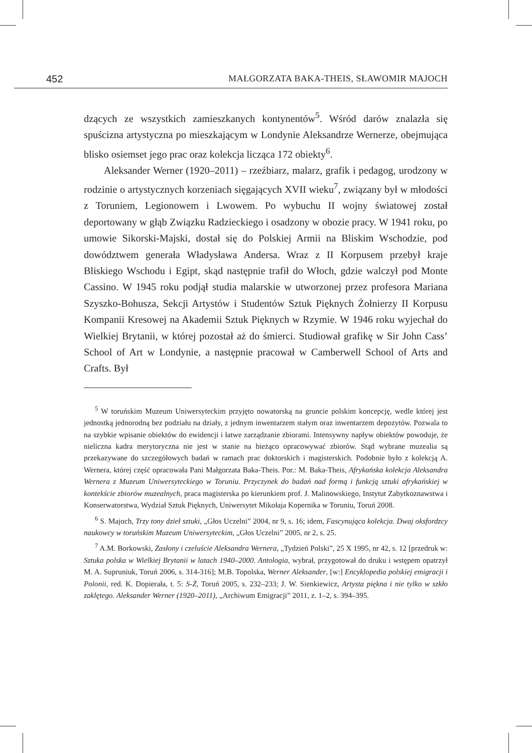452 MAŁGORZATA BAKA-THEIS, SŁAWOMIR MAJOCH
dzących ze wszystkich zamieszkanych kontynentów<sup>5</sup>. Wśród darów znalazła się spuścizna artystyczna po mieszkającym w Londynie Aleksandrze Wernerze, obejmująca blisko osiemset jego prac oraz kolekcja licząca 172 obiekty<sup>6</sup>.
Aleksander Werner (1920–2011) – rzeźbiarz, malarz, grafik i pedagog, urodzony w rodzinie o artystycznych korzeniach sięgających XVII wieku<sup>7</sup>, związany był w młodości z Toruniem, Legionowem i Lwowem. Po wybuchu II wojny światowej został deportowany w głąb Związku Radzieckiego i osadzony w obozie pracy. W 1941 roku, po umowie Sikorski-Majski, dostał się do Polskiej Armii na Bliskim Wschodzie, pod dowództwem generała Władysława Andersa. Wraz z II Korpusem przebył kraje Bliskiego Wschodu i Egipt, skąd następnie trafił do Włoch, gdzie walczył pod Monte Cassino. W 1945 roku podjął studia malarskie w utworzonej przez profesora Mariana Szyszko-Bohusza, Sekcji Artystów i Studentów Sztuk Pięknych Żołnierzy II Korpusu Kompanii Kresowej na Akademii Sztuk Pięknych w Rzymie. W 1946 roku wyjechał do Wielkiej Brytanii, w której pozostał aż do śmierci. Studiował grafikę w Sir John Cass’ School of Art w Londynie, a następnie pracował w Camberwell School of Arts and Crafts. Był
<sup>5</sup> W toruńskim Muzeum Uniwersyteckim przyjęto nowatorską na gruncie polskim koncepcję, wedle której jest jednostką jednorodną bez podziału na działy, z jednym inwentarzem stałym oraz inwentarzem depozytów. Pozwala to na szybkie wpisanie obiektów do ewidencji i łatwe zarządzanie zbiorami. Intensywny napływ obiektów powoduje, że nieliczna kadra merytoryczna nie jest w stanie na bieżąco opracowywać zbiorów. Stąd wybrane muzealia są przekazywane do szczegółowych badań w ramach prac doktorskich i magisterskich. Podobnie było z kolekcją A. Wernera, której część opracowała Pani Małgorzata Baka-Theis. Por.: M. Baka-Theis, Afrykańska kolekcja Aleksandra Wernera z Muzeum Uniwersyteckiego w Toruniu. Przyczynek do badań nad formą i funkcją sztuki afrykańskiej w kontekście zbiorów muzealnych, praca magisterska po kierunkiem prof. J. Malinowskiego, Instytut Zabytkoznawstwa i Konserwatorstwa, Wydział Sztuk Pięknych, Uniwersytet Mikołaja Kopernika w Toruniu, Toruń 2008.
<sup>6</sup> S. Majoch, Trzy tony dzieł sztuki, „Głos Uczelni” 2004, nr 9, s. 16; idem, Fascynująca kolekcja. Dwaj oksfordzcy naukowcy w toruńskim Muzeum Uniwersyteckim, „Głos Uczelni” 2005, nr 2, s. 25.
<sup>7</sup> A.M. Borkowski, Zasłony i czeluście Aleksandra Wernera, „Tydzień Polski”, 25 X 1995, nr 42, s. 12 [przedruk w: Sztuka polska w Wielkiej Brytanii w latach 1940–2000. Antologia, wybrał, przygotował do druku i wstępem opatrzył M. A. Supruniuk, Toruń 2006, s. 314-316]; M.B. Topolska, Werner Aleksander, [w:] Encyklopedia polskiej emigracji i Polonii, red. K. Dopierała, t. 5: S-Ż, Toruń 2005, s. 232–233; J. W. Sienkiewicz, Artysta piękna i nie tylko w szkło zaklętego. Aleksander Werner (1920–2011), „Archiwum Emigracji” 2011, z. 1–2, s. 394–395.